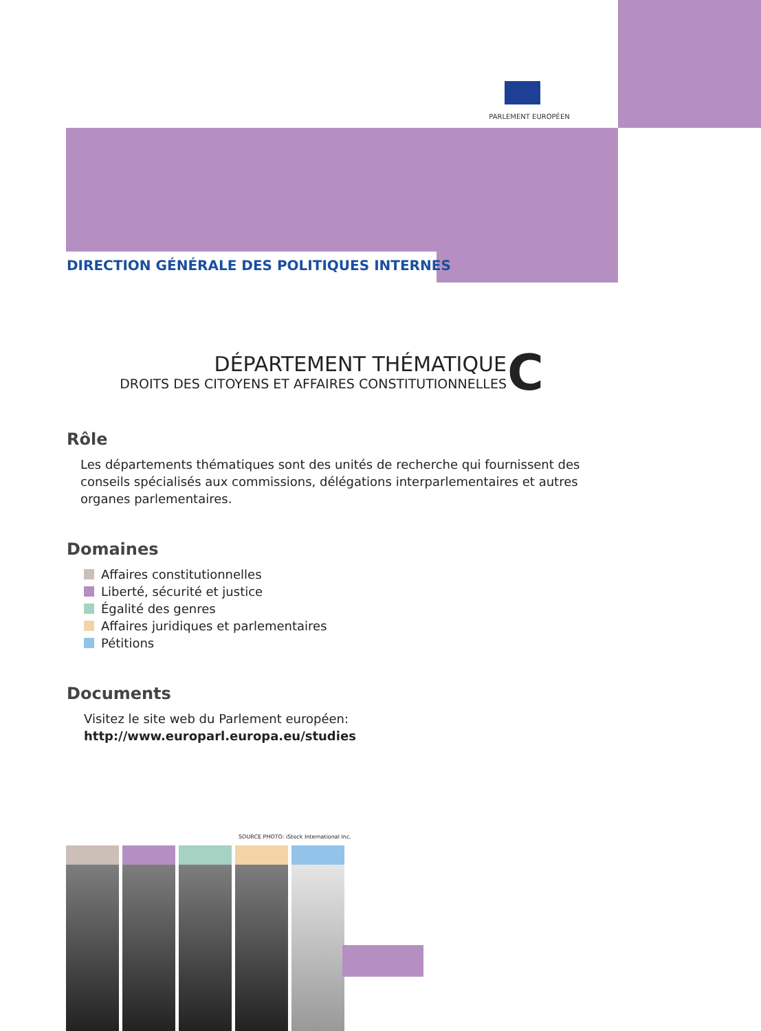PARLEMENT EUROPÉEN
DIRECTION GÉNÉRALE DES POLITIQUES INTERNES
DÉPARTEMENT THÉMATIQUE
DROITS DES CITOYENS ET AFFAIRES CONSTITUTIONNELLES
C
Rôle
Les départements thématiques sont des unités de recherche qui fournissent des conseils spécialisés aux commissions, délégations interparlementaires et autres organes parlementaires.
Domaines
Affaires constitutionnelles
Liberté, sécurité et justice
Égalité des genres
Affaires juridiques et parlementaires
Pétitions
Documents
Visitez le site web du Parlement européen: http://www.europarl.europa.eu/studies
SOURCE PHOTO: iStock International Inc.